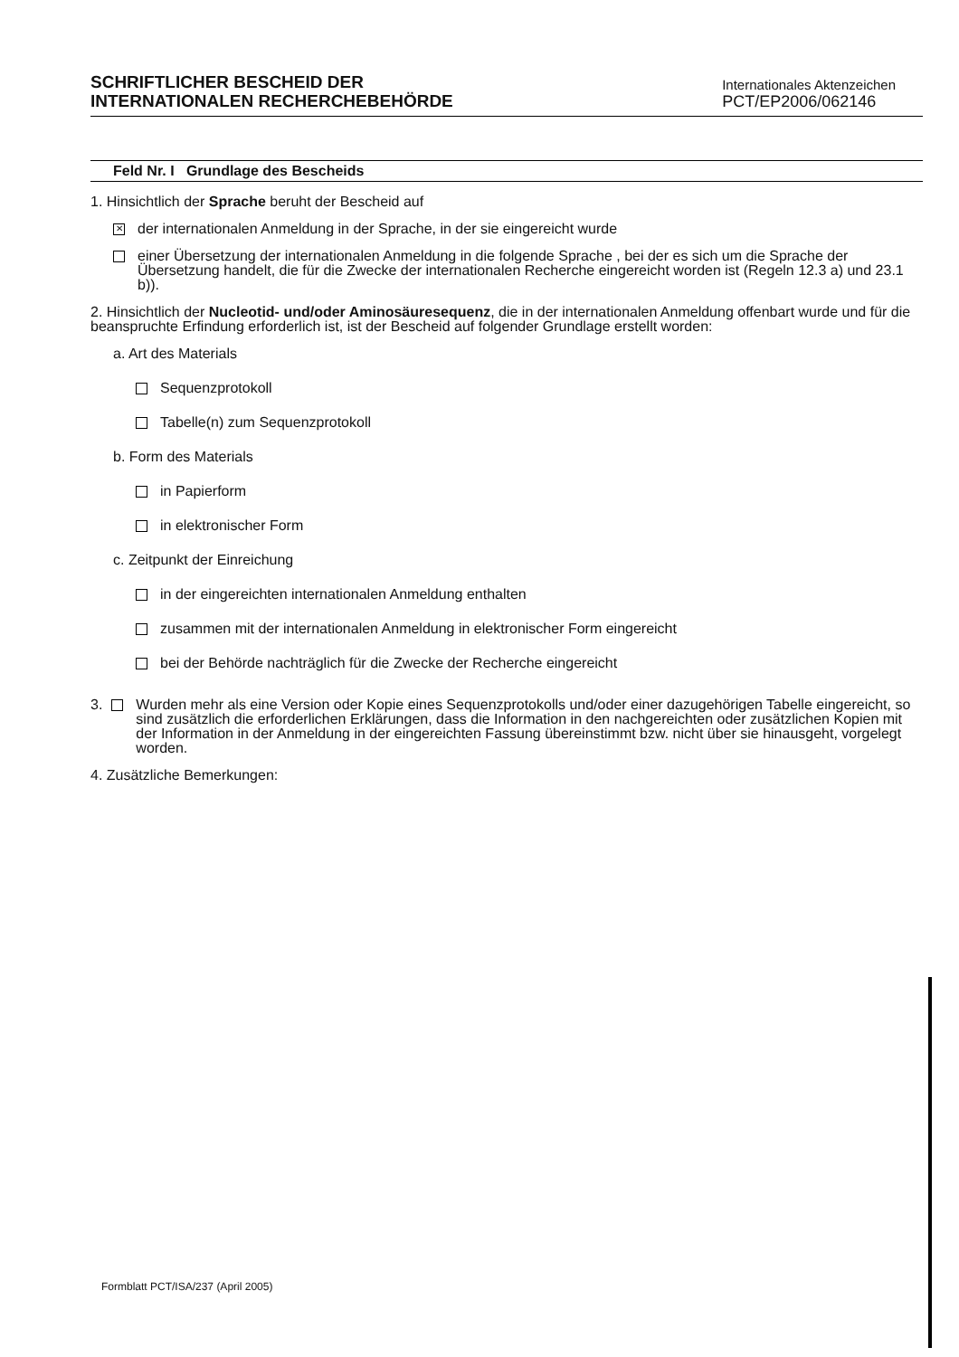SCHRIFTLICHER BESCHEID DER
INTERNATIONALEN RECHERCHEBEHÖRDE
Internationales Aktenzeichen
PCT/EP2006/062146
Feld Nr. I Grundlage des Bescheids
1. Hinsichtlich der Sprache beruht der Bescheid auf
✕ der internationalen Anmeldung in der Sprache, in der sie eingereicht wurde
einer Übersetzung der internationalen Anmeldung in die folgende Sprache , bei der es sich um die Sprache der Übersetzung handelt, die für die Zwecke der internationalen Recherche eingereicht worden ist (Regeln 12.3 a) und 23.1 b)).
2. Hinsichtlich der Nucleotid- und/oder Aminosäuresequenz, die in der internationalen Anmeldung offenbart wurde und für die beanspruchte Erfindung erforderlich ist, ist der Bescheid auf folgender Grundlage erstellt worden:
a. Art des Materials
Sequenzprotokoll
Tabelle(n) zum Sequenzprotokoll
b. Form des Materials
in Papierform
in elektronischer Form
c. Zeitpunkt der Einreichung
in der eingereichten internationalen Anmeldung enthalten
zusammen mit der internationalen Anmeldung in elektronischer Form eingereicht
bei der Behörde nachträglich für die Zwecke der Recherche eingereicht
3. Wurden mehr als eine Version oder Kopie eines Sequenzprotokolls und/oder einer dazugehörigen Tabelle eingereicht, so sind zusätzlich die erforderlichen Erklärungen, dass die Information in den nachgereichten oder zusätzlichen Kopien mit der Information in der Anmeldung in der eingereichten Fassung übereinstimmt bzw. nicht über sie hinausgeht, vorgelegt worden.
4. Zusätzliche Bemerkungen:
Formblatt PCT/ISA/237 (April 2005)